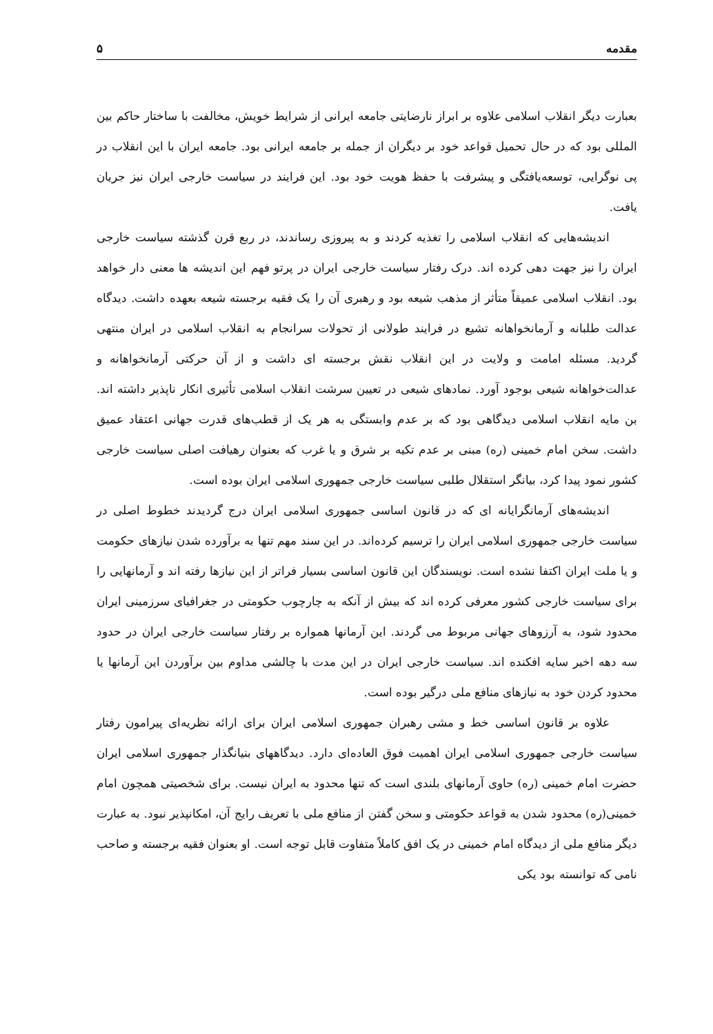مقدمه ۵
بعبارت دیگر انقلاب اسلامی علاوه بر ابراز نارضایتی جامعه ایرانی از شرایط خویش، مخالفت با ساختار حاکم بین المللی بود که در حال تحمیل قواعد خود بر دیگران از جمله بر جامعه ایرانی بود. جامعه ایران با این انقلاب در پی نوگرایی، توسعه‌یافتگی و پیشرفت با حفظ هویت خود بود. این فرایند در سیاست خارجی ایران نیز جریان یافت.
اندیشه‌هایی که انقلاب اسلامی را تغذیه کردند و به پیروزی رساندند، در ربع قرن گذشته سیاست خارجی ایران را نیز جهت دهی کرده اند. درک رفتار سیاست خارجی ایران در پرتو فهم این اندیشه ها معنی دار خواهد بود. انقلاب اسلامی عمیقاً متأثر از مذهب شیعه بود و رهبری آن را یک فقیه برجسته شیعه بعهده داشت. دیدگاه عدالت طلبانه و آرمانخواهانه تشیع در فرایند طولانی از تحولات سرانجام به انقلاب اسلامی در ایران منتهی گردید. مسئله امامت و ولایت در این انقلاب نقش برجسته ای داشت و از آن حرکتی آرمانخواهانه و عدالت‌خواهانه شیعی بوجود آورد. نمادهای شیعی در تعیین سرشت انقلاب اسلامی تأثیری انکار ناپذیر داشته اند. بن مایه انقلاب اسلامی دیدگاهی بود که بر عدم وابستگی به هر یک از قطب‌های قدرت جهانی اعتقاد عمیق داشت. سخن امام خمینی (ره) مبنی بر عدم تکیه بر شرق و یا غرب که بعنوان رهیافت اصلی سیاست خارجی کشور نمود پیدا کرد، بیانگر استقلال طلبی سیاست خارجی جمهوری اسلامی ایران بوده است.
اندیشه‌های آرمانگرایانه ای که در قانون اساسی جمهوری اسلامی ایران درج گردیدند خطوط اصلی در سیاست خارجی جمهوری اسلامی ایران را ترسیم کرده‌اند. در این سند مهم تنها به برآورده شدن نیازهای حکومت و یا ملت ایران اکتفا نشده است. نویسندگان این قانون اساسی بسیار فراتر از این نیازها رفته اند و آرمانهایی را برای سیاست خارجی کشور معرفی کرده اند که بیش از آنکه به چارچوب حکومتی در جغرافیای سرزمینی ایران محدود شود، به آرزوهای جهانی مربوط می گردند. این آرمانها همواره بر رفتار سیاست خارجی ایران در حدود سه دهه اخیر سایه افکنده اند. سیاست خارجی ایران در این مدت با چالشی مداوم بین برآوردن این آرمانها یا محدود کردن خود به نیازهای منافع ملی درگیر بوده است.
علاوه بر قانون اساسی خط و مشی رهبران جمهوری اسلامی ایران برای ارائه نظریه‌ای پیرامون رفتار سیاست خارجی جمهوری اسلامی ایران اهمیت فوق العاده‌ای دارد. دیدگاههای بنیانگذار جمهوری اسلامی ایران حضرت امام خمینی (ره) حاوی آرمانهای بلندی است که تنها محدود به ایران نیست. برای شخصیتی همچون امام خمینی(ره) محدود شدن به قواعد حکومتی و سخن گفتن از منافع ملی با تعریف رایج آن، امکانپذیر نبود. به عبارت دیگر منافع ملی از دیدگاه امام خمینی در یک افق کاملاً متفاوت قابل توجه است. او بعنوان فقیه برجسته و صاحب نامی که توانسته بود یکی